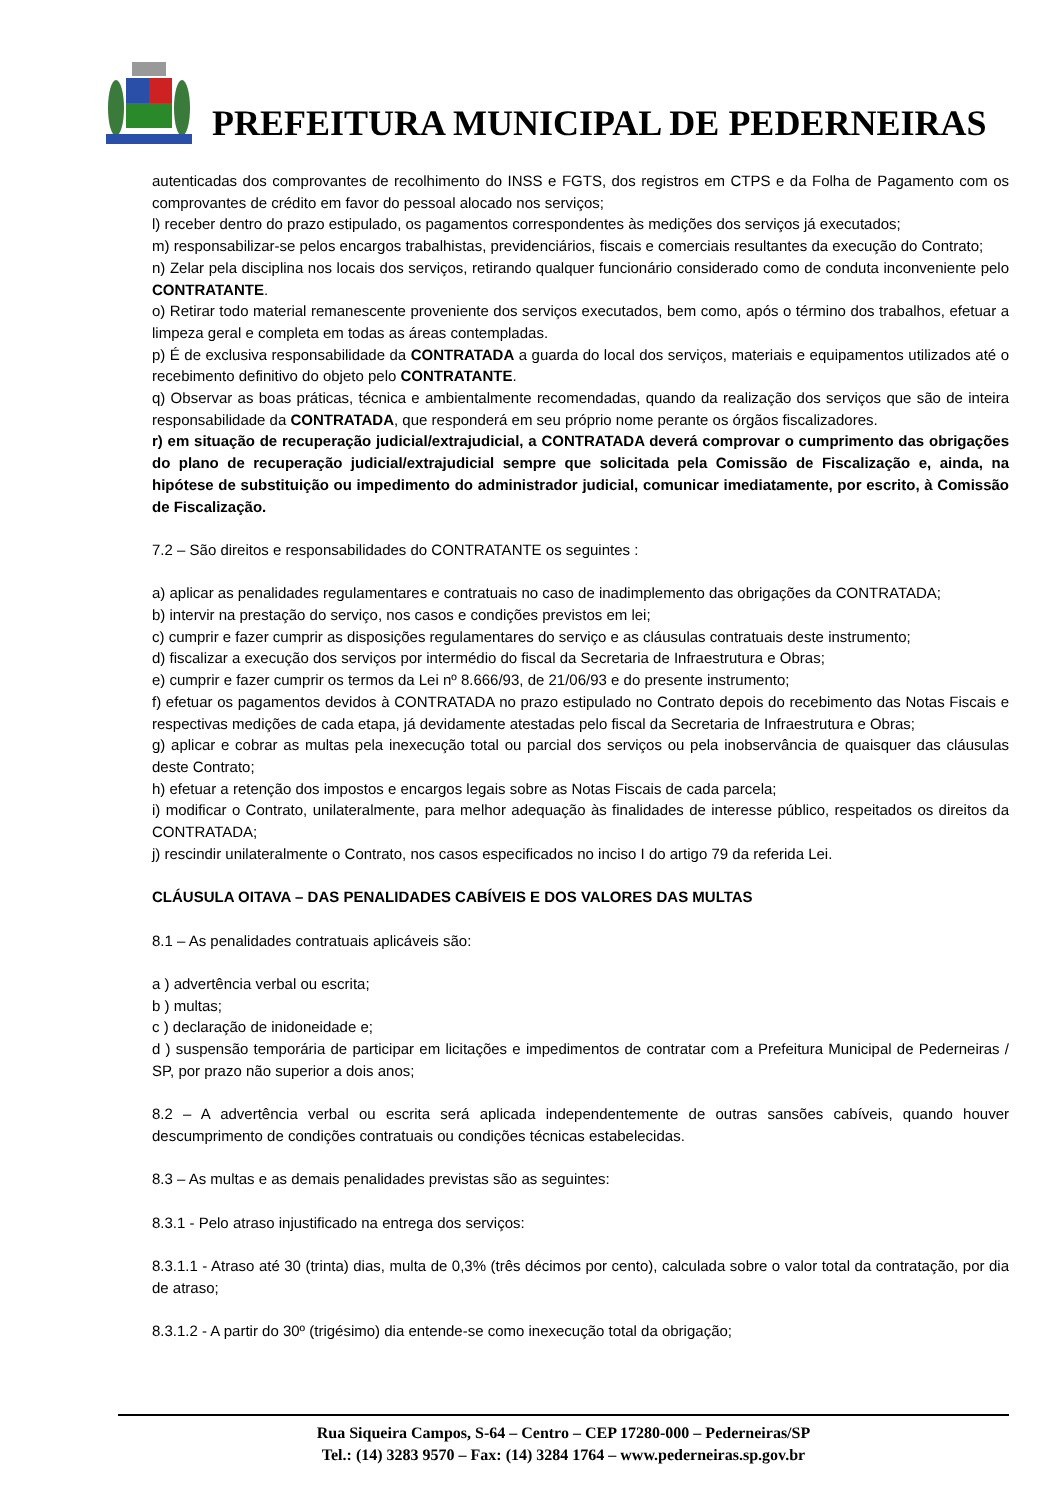PREFEITURA MUNICIPAL DE PEDERNEIRAS
autenticadas dos comprovantes de recolhimento do INSS e FGTS, dos registros em CTPS e da Folha de Pagamento com os comprovantes de crédito em favor do pessoal alocado nos serviços;
l) receber dentro do prazo estipulado, os pagamentos correspondentes às medições dos serviços já executados;
m) responsabilizar-se pelos encargos trabalhistas, previdenciários, fiscais e comerciais resultantes da execução do Contrato;
n) Zelar pela disciplina nos locais dos serviços, retirando qualquer funcionário considerado como de conduta inconveniente pelo CONTRATANTE.
o) Retirar todo material remanescente proveniente dos serviços executados, bem como, após o término dos trabalhos, efetuar a limpeza geral e completa em todas as áreas contempladas.
p) É de exclusiva responsabilidade da CONTRATADA a guarda do local dos serviços, materiais e equipamentos utilizados até o recebimento definitivo do objeto pelo CONTRATANTE.
q) Observar as boas práticas, técnica e ambientalmente recomendadas, quando da realização dos serviços que são de inteira responsabilidade da CONTRATADA, que responderá em seu próprio nome perante os órgãos fiscalizadores.
r) em situação de recuperação judicial/extrajudicial, a CONTRATADA deverá comprovar o cumprimento das obrigações do plano de recuperação judicial/extrajudicial sempre que solicitada pela Comissão de Fiscalização e, ainda, na hipótese de substituição ou impedimento do administrador judicial, comunicar imediatamente, por escrito, à Comissão de Fiscalização.
7.2 – São direitos e responsabilidades do CONTRATANTE os seguintes :
a) aplicar as penalidades regulamentares e contratuais no caso de inadimplemento das obrigações da CONTRATADA;
b) intervir na prestação do serviço, nos casos e condições previstos em lei;
c) cumprir e fazer cumprir as disposições regulamentares do serviço e as cláusulas contratuais deste instrumento;
d) fiscalizar a execução dos serviços por intermédio do fiscal da Secretaria de Infraestrutura e Obras;
e) cumprir e fazer cumprir os termos da Lei nº 8.666/93, de 21/06/93 e do presente instrumento;
f) efetuar os pagamentos devidos à CONTRATADA no prazo estipulado no Contrato depois do recebimento das Notas Fiscais e respectivas medições de cada etapa, já devidamente atestadas pelo fiscal da Secretaria de Infraestrutura e Obras;
g) aplicar e cobrar as multas pela inexecução total ou parcial dos serviços ou pela inobservância de quaisquer das cláusulas deste Contrato;
h) efetuar a retenção dos impostos e encargos legais sobre as Notas Fiscais de cada parcela;
i) modificar o Contrato, unilateralmente, para melhor adequação às finalidades de interesse público, respeitados os direitos da CONTRATADA;
j) rescindir unilateralmente o Contrato, nos casos especificados no inciso I do artigo 79 da referida Lei.
CLÁUSULA OITAVA – DAS PENALIDADES CABÍVEIS E DOS VALORES DAS MULTAS
8.1 – As penalidades contratuais aplicáveis são:
a ) advertência verbal ou escrita;
b ) multas;
c ) declaração de inidoneidade e;
d ) suspensão temporária de participar em licitações e impedimentos de contratar com a Prefeitura Municipal de Pederneiras / SP, por prazo não superior a dois anos;
8.2 – A advertência verbal ou escrita será aplicada independentemente de outras sansões cabíveis, quando houver descumprimento de condições contratuais ou condições técnicas estabelecidas.
8.3 – As multas e as demais penalidades previstas são as seguintes:
8.3.1 - Pelo atraso injustificado na entrega dos serviços:
8.3.1.1 - Atraso até 30 (trinta) dias, multa de 0,3% (três décimos por cento), calculada sobre o valor total da contratação, por dia de atraso;
8.3.1.2 - A partir do 30º (trigésimo) dia entende-se como inexecução total da obrigação;
Rua Siqueira Campos, S-64 – Centro – CEP 17280-000 – Pederneiras/SP
Tel.: (14) 3283 9570 – Fax: (14) 3284 1764 – www.pederneiras.sp.gov.br